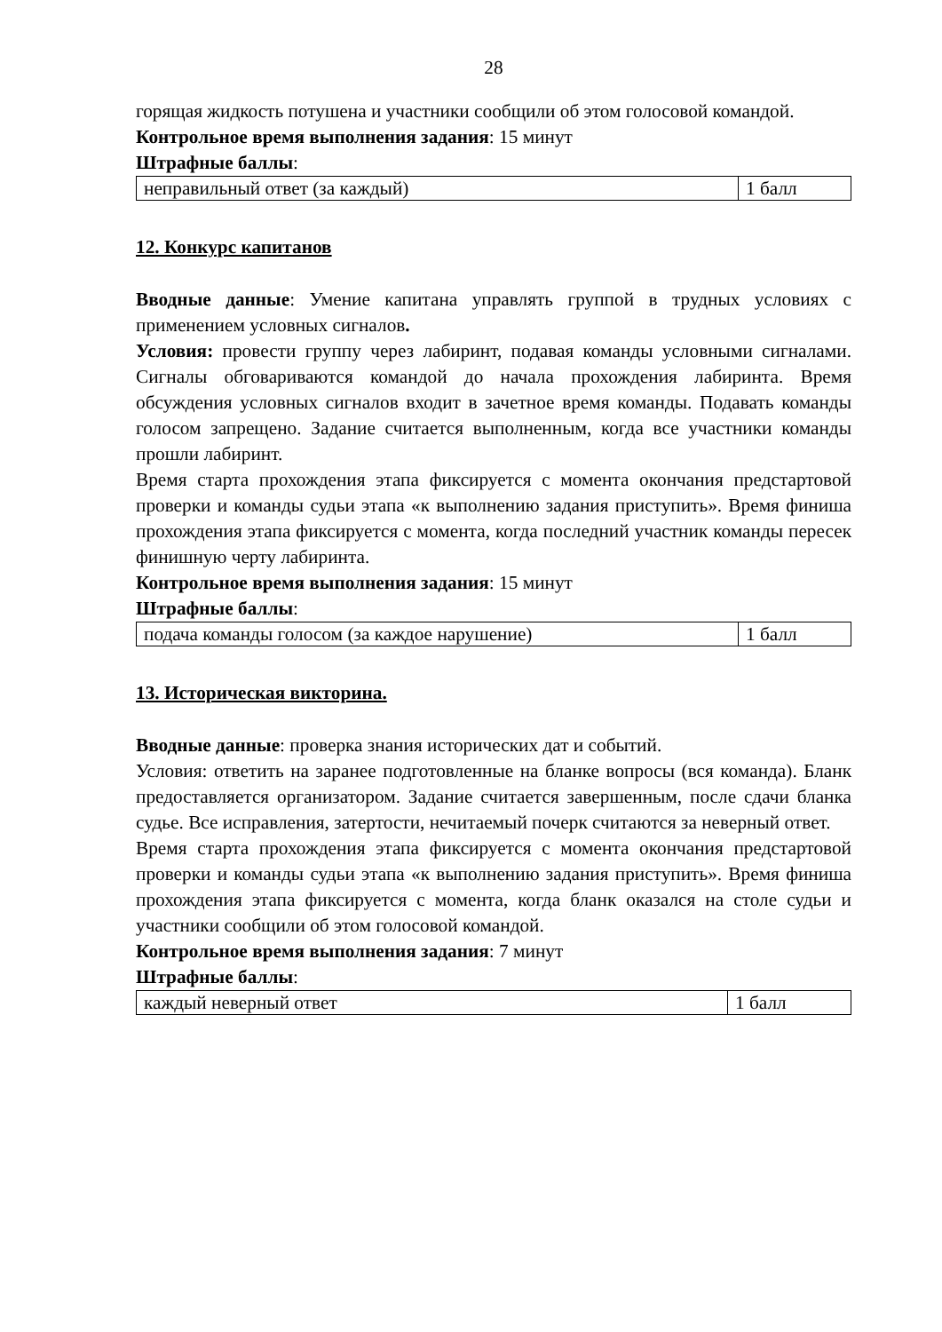28
горящая жидкость потушена и участники сообщили об этом голосовой командой.
Контрольное время выполнения задания: 15 минут
Штрафные баллы:
| неправильный ответ (за каждый) | 1 балл |
12. Конкурс капитанов
Вводные данные: Умение капитана управлять группой в трудных условиях с применением условных сигналов.
Условия: провести группу через лабиринт, подавая команды условными сигналами. Сигналы обговариваются командой до начала прохождения лабиринта. Время обсуждения условных сигналов входит в зачетное время команды. Подавать команды голосом запрещено. Задание считается выполненным, когда все участники команды прошли лабиринт.
Время старта прохождения этапа фиксируется с момента окончания предстартовой проверки и команды судьи этапа «к выполнению задания приступить». Время финиша прохождения этапа фиксируется с момента, когда последний участник команды пересек финишную черту лабиринта.
Контрольное время выполнения задания: 15 минут
Штрафные баллы:
| подача команды голосом (за каждое нарушение) | 1 балл |
13. Историческая викторина.
Вводные данные: проверка знания исторических дат и событий.
Условия: ответить на заранее подготовленные на бланке вопросы (вся команда). Бланк предоставляется организатором. Задание считается завершенным, после сдачи бланка судье. Все исправления, затертости, нечитаемый почерк считаются за неверный ответ.
Время старта прохождения этапа фиксируется с момента окончания предстартовой проверки и команды судьи этапа «к выполнению задания приступить». Время финиша прохождения этапа фиксируется с момента, когда бланк оказался на столе судьи и участники сообщили об этом голосовой командой.
Контрольное время выполнения задания: 7 минут
Штрафные баллы:
| каждый неверный ответ | 1 балл |